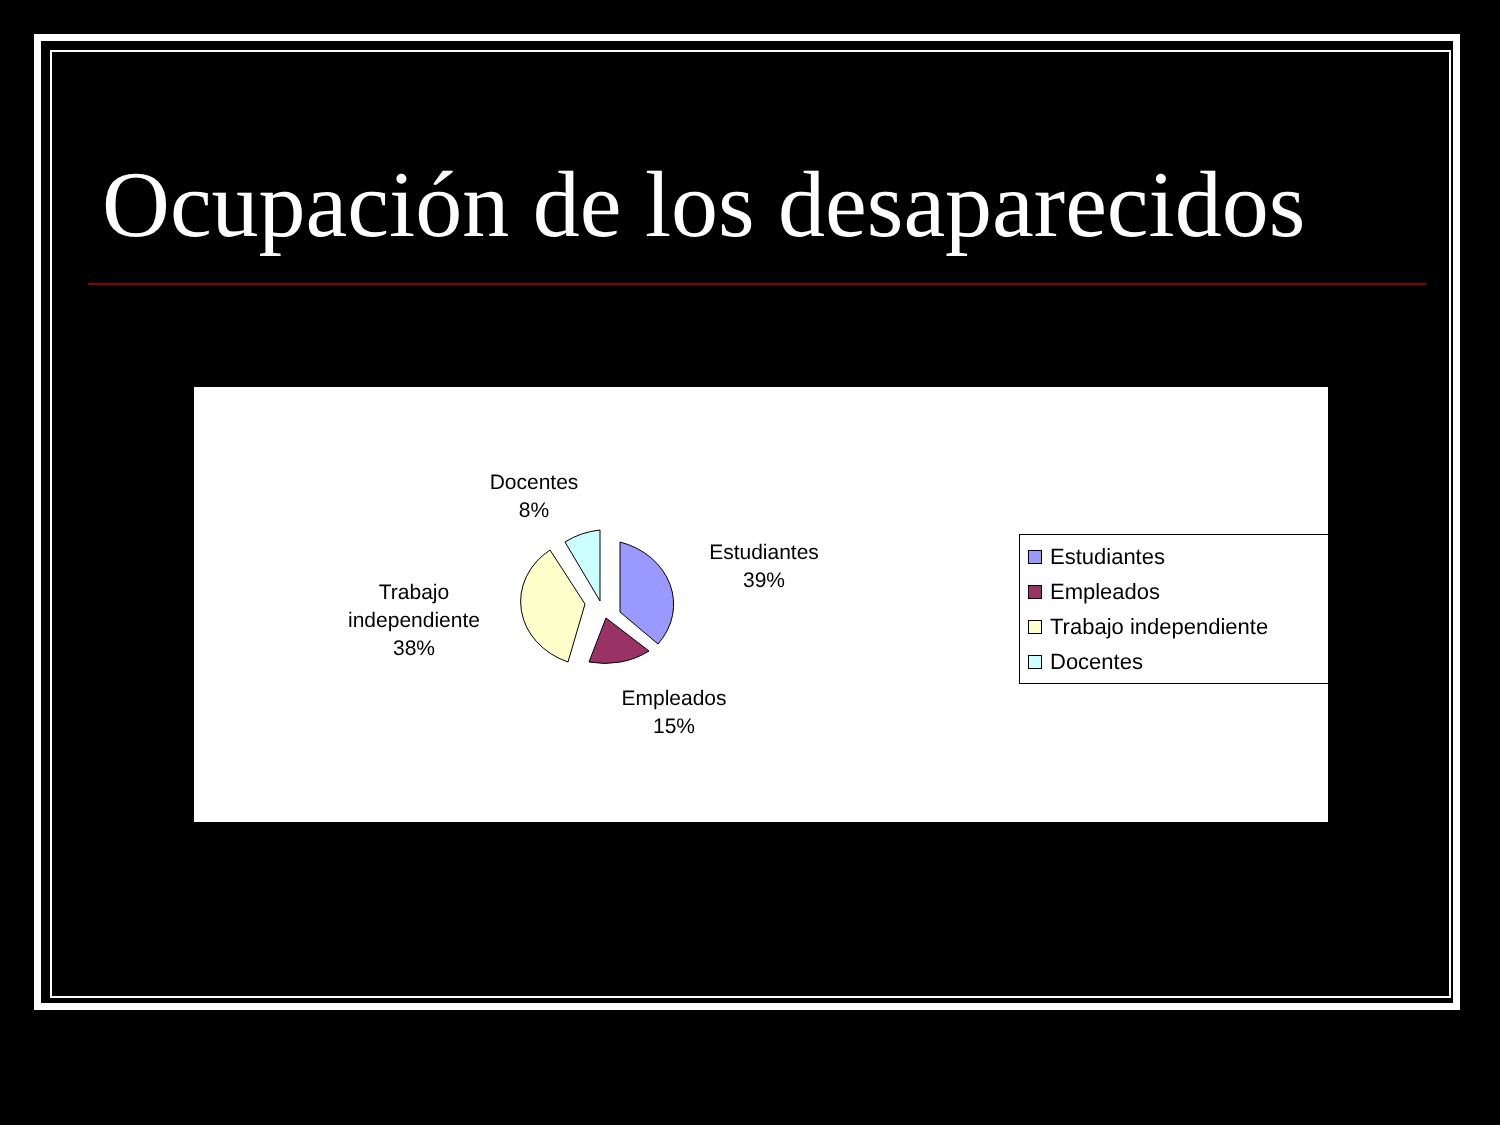Ocupación de los desaparecidos
Docentes
8%
Estudiantes
39%
Trabajo
independiente
38%
Empleados
15%
Estudiantes
Empleados
Trabajo independiente
Docentes